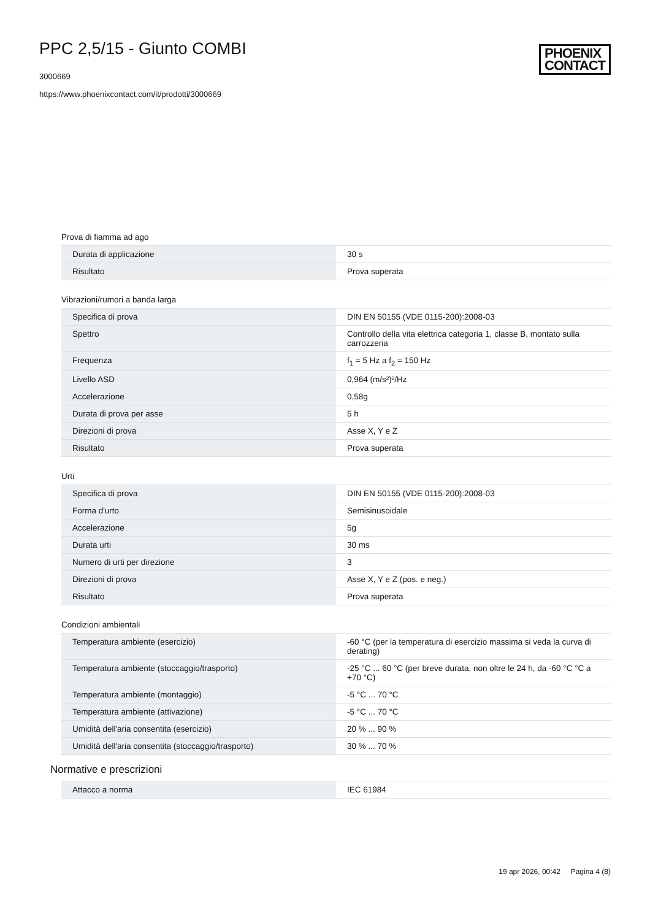PPC 2,5/15 - Giunto COMBI
3000669
https://www.phoenixcontact.com/it/prodotti/3000669
PHOENIX
CONTACT
Prova di fiamma ad ago
| Durata di applicazione | 30 s |
| Risultato | Prova superata |
Vibrazioni/rumori a banda larga
| Specifica di prova | DIN EN 50155 (VDE 0115-200):2008-03 |
| Spettro | Controllo della vita elettrica categoria 1, classe B, montato sulla carrozzeria |
| Frequenza | f<sub>1</sub> = 5 Hz a f<sub>2</sub> = 150 Hz |
| Livello ASD | 0,964 (m/s²)²/Hz |
| Accelerazione | 0,58g |
| Durata di prova per asse | 5 h |
| Direzioni di prova | Asse X, Y e Z |
| Risultato | Prova superata |
Urti
| Specifica di prova | DIN EN 50155 (VDE 0115-200):2008-03 |
| Forma d'urto | Semisinusoidale |
| Accelerazione | 5g |
| Durata urti | 30 ms |
| Numero di urti per direzione | 3 |
| Direzioni di prova | Asse X, Y e Z (pos. e neg.) |
| Risultato | Prova superata |
Condizioni ambientali
| Temperatura ambiente (esercizio) | -60 °C (per la temperatura di esercizio massima si veda la curva di derating) |
| Temperatura ambiente (stoccaggio/trasporto) | -25 °C ... 60 °C (per breve durata, non oltre le 24 h, da -60 °C °C a +70 °C) |
| Temperatura ambiente (montaggio) | -5 °C ... 70 °C |
| Temperatura ambiente (attivazione) | -5 °C ... 70 °C |
| Umidità dell'aria consentita (esercizio) | 20 % ... 90 % |
| Umidità dell'aria consentita (stoccaggio/trasporto) | 30 % ... 70 % |
Normative e prescrizioni
| Attacco a norma | IEC 61984 |
19 apr 2026, 00:42 Pagina 4 (8)